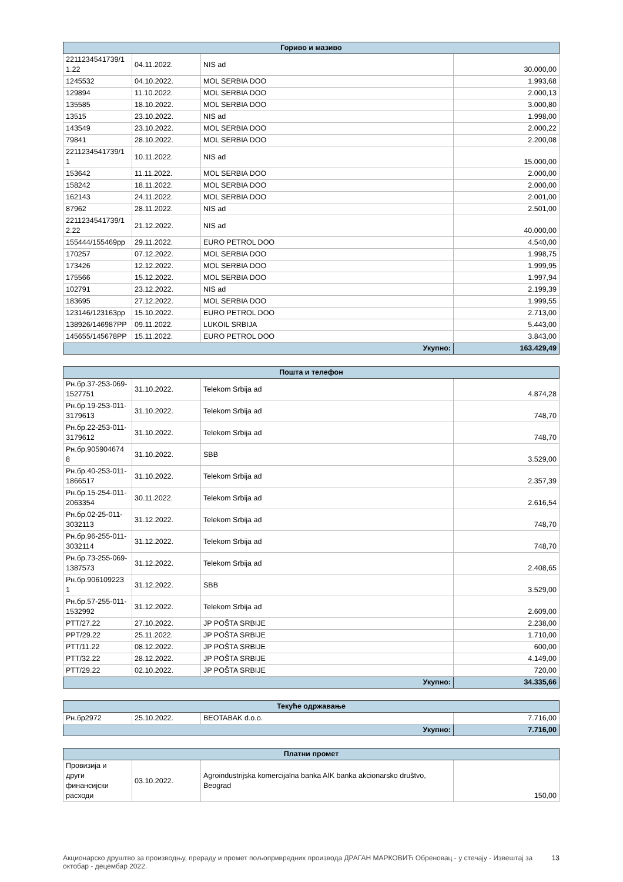| Гориво и мазиво | | | |
| --- | --- | --- | --- |
| 2211234541739/1 1.22 | 04.11.2022. | NIS ad | 30.000,00 |
| 1245532 | 04.10.2022. | MOL SERBIA DOO | 1.993,68 |
| 129894 | 11.10.2022. | MOL SERBIA DOO | 2.000,13 |
| 135585 | 18.10.2022. | MOL SERBIA DOO | 3.000,80 |
| 13515 | 23.10.2022. | NIS ad | 1.998,00 |
| 143549 | 23.10.2022. | MOL SERBIA DOO | 2.000,22 |
| 79841 | 28.10.2022. | MOL SERBIA DOO | 2.200,08 |
| 2211234541739/1 1 | 10.11.2022. | NIS ad | 15.000,00 |
| 153642 | 11.11.2022. | MOL SERBIA DOO | 2.000,00 |
| 158242 | 18.11.2022. | MOL SERBIA DOO | 2.000,00 |
| 162143 | 24.11.2022. | MOL SERBIA DOO | 2.001,00 |
| 87962 | 28.11.2022. | NIS ad | 2.501,00 |
| 2211234541739/1 2.22 | 21.12.2022. | NIS ad | 40.000,00 |
| 155444/155469pp | 29.11.2022. | EURO PETROL DOO | 4.540,00 |
| 170257 | 07.12.2022. | MOL SERBIA DOO | 1.998,75 |
| 173426 | 12.12.2022. | MOL SERBIA DOO | 1.999,95 |
| 175566 | 15.12.2022. | MOL SERBIA DOO | 1.997,94 |
| 102791 | 23.12.2022. | NIS ad | 2.199,39 |
| 183695 | 27.12.2022. | MOL SERBIA DOO | 1.999,55 |
| 123146/123163pp | 15.10.2022. | EURO PETROL DOO | 2.713,00 |
| 138926/146987PP | 09.11.2022. | LUKOIL SRBIJA | 5.443,00 |
| 145655/145678PP | 15.11.2022. | EURO PETROL DOO | 3.843,00 |
| Укупно: | | | 163.429,49 |
| Пошта и телефон | | | |
| --- | --- | --- | --- |
| Рн.бр.37-253-069- 1527751 | 31.10.2022. | Telekom Srbija ad | 4.874,28 |
| Рн.бр.19-253-011- 3179613 | 31.10.2022. | Telekom Srbija ad | 748,70 |
| Рн.бр.22-253-011- 3179612 | 31.10.2022. | Telekom Srbija ad | 748,70 |
| Рн.бр.905904674 8 | 31.10.2022. | SBB | 3.529,00 |
| Рн.бр.40-253-011- 1866517 | 31.10.2022. | Telekom Srbija ad | 2.357,39 |
| Рн.бр.15-254-011- 2063354 | 30.11.2022. | Telekom Srbija ad | 2.616,54 |
| Рн.бр.02-25-011- 3032113 | 31.12.2022. | Telekom Srbija ad | 748,70 |
| Рн.бр.96-255-011- 3032114 | 31.12.2022. | Telekom Srbija ad | 748,70 |
| Рн.бр.73-255-069- 1387573 | 31.12.2022. | Telekom Srbija ad | 2.408,65 |
| Рн.бр.906109223 1 | 31.12.2022. | SBB | 3.529,00 |
| Рн.бр.57-255-011- 1532992 | 31.12.2022. | Telekom Srbija ad | 2.609,00 |
| PTT/27.22 | 27.10.2022. | JP POŠTA SRBIJE | 2.238,00 |
| PPT/29.22 | 25.11.2022. | JP POŠTA SRBIJE | 1.710,00 |
| PTT/11.22 | 08.12.2022. | JP POŠTA SRBIJE | 600,00 |
| PTT/32.22 | 28.12.2022. | JP POŠTA SRBIJE | 4.149,00 |
| PTT/29.22 | 02.10.2022. | JP POŠTA SRBIJE | 720,00 |
| Укупно: | | | 34.335,66 |
| Текуће одржавање | | | |
| --- | --- | --- | --- |
| Рн.бр2972 | 25.10.2022. | BEOTABAK d.o.o. | 7.716,00 |
| Укупно: | | | 7.716,00 |
| Платни промет | | | |
| --- | --- | --- | --- |
| Провизија и други финансијски расходи | 03.10.2022. | Agroindustrijska komercijalna banka AIK banka akcionarsko društvo, Beograd | 150,00 |
Акционарско друштво за производњу, прераду и промет пољопривредних производа ДРАГАН МАРКОВИЋ Обреновац - у стечају - Извештај за октобар - децембар 2022. 13